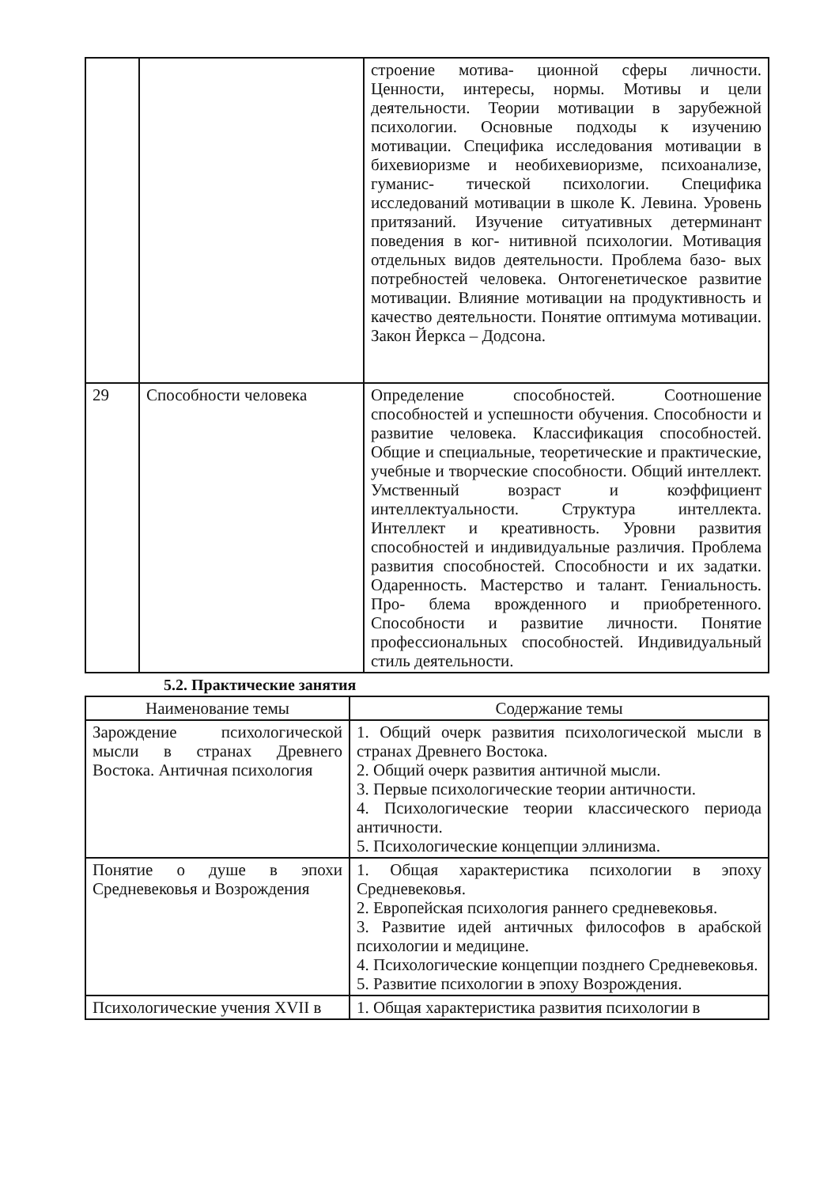| | | строение мотива- ционной сферы личности. Ценности, интересы, нормы. Мотивы и цели деятельности. Теории мотивации в зарубежной психологии. Основные подходы к изучению мотивации. Специфика исследования мотивации в бихевиоризме и необихевиоризме, психоанализе, гуманис- тической психологии. Специфика исследований мотивации в школе К. Левина. Уровень притязаний. Изучение ситуативных детерминант поведения в ког- нитивной психологии. Мотивация отдельных видов деятельности. Проблема базо- вых потребностей человека. Онтогенетическое развитие мотивации. Влияние мотивации на продуктивность и качество деятельности. Понятие оптимума мотивации. Закон Йеркса – Додсона. |
| 29 | Способности человека | Определение способностей. Соотношение способностей и успешности обучения. Способности и развитие человека. Классификация способностей. Общие и специальные, теоретические и практические, учебные и творческие способности. Общий интеллект. Умственный возраст и коэффициент интеллектуальности. Структура интеллекта. Интеллект и креативность. Уровни развития способностей и индивидуальные различия. Проблема развития способностей. Способности и их задатки. Одаренность. Мастерство и талант. Гениальность. Про- блема врожденного и приобретенного. Способности и развитие личности. Понятие профессиональных способностей. Индивидуальный стиль деятельности. |
5.2. Практические занятия
| Наименование темы | Содержание темы |
| --- | --- |
| Зарождение психологической мысли в странах Древнего Востока. Античная психология | 1. Общий очерк развития психологической мысли в странах Древнего Востока. 2. Общий очерк развития античной мысли. 3. Первые психологические теории античности. 4. Психологические теории классического периода античности. 5. Психологические концепции эллинизма. |
| Понятие о душе в эпохи Средневековья и Возрождения | 1. Общая характеристика психологии в эпоху Средневековья. 2. Европейская психология раннего средневековья. 3. Развитие идей античных философов в арабской психологии и медицине. 4. Психологические концепции позднего Средневековья. 5. Развитие психологии в эпоху Возрождения. |
| Психологические учения XVII в | 1. Общая характеристика развития психологии в |